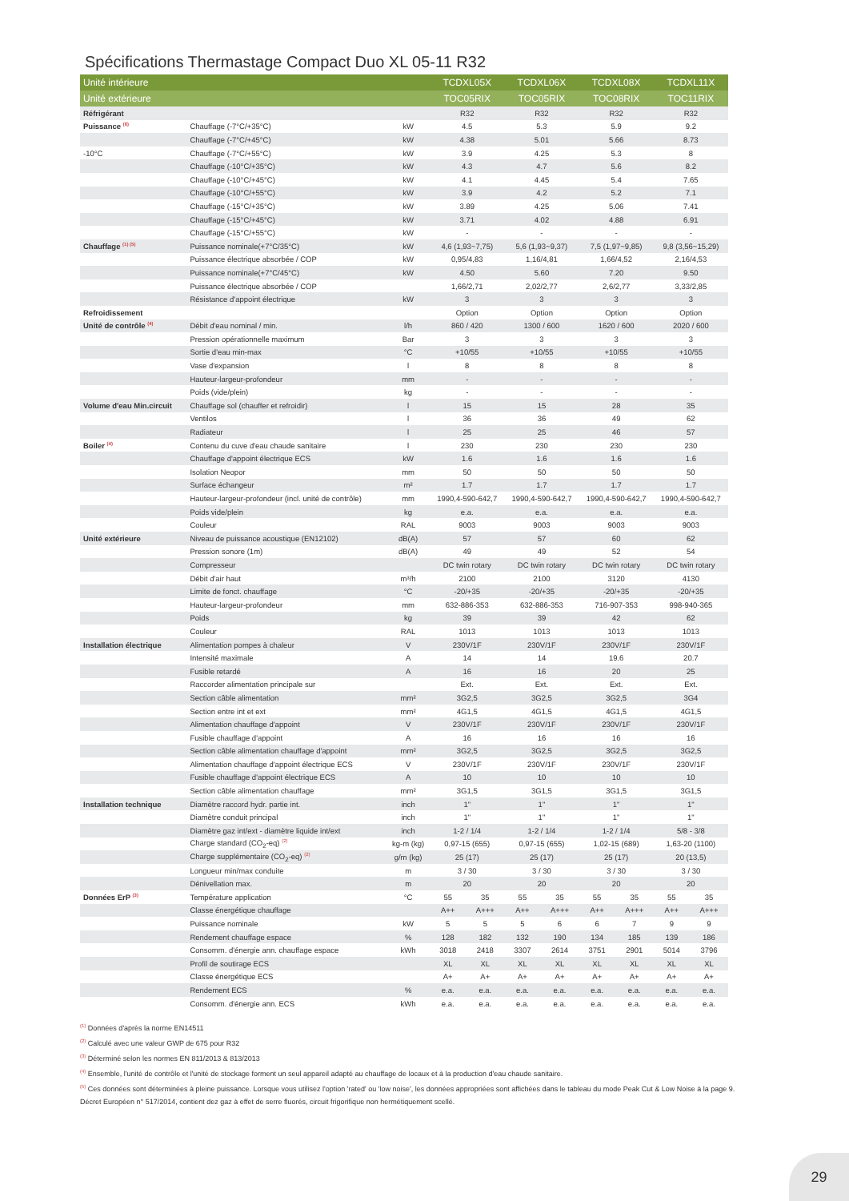Spécifications Thermastage Compact Duo XL 05-11 R32
| Unité intérieure | | | TCDXL05X | | TCDXL06X | | TCDXL08X | | TCDXL11X | |
| --- | --- | --- | --- | --- | --- | --- | --- | --- | --- | --- |
| Unité extérieure | | | TOC05RIX | | TOC05RIX | | TOC08RIX | | TOC11RIX | |
| Réfrigérant | | | R32 | | R32 | | R32 | | R32 | |
| Puissance <sup>(6)</sup> | Chauffage (-7°C/+35°C) | kW | 4.5 | | 5.3 | | 5.9 | | 9.2 | |
| | Chauffage (-7°C/+45°C) | kW | 4.38 | | 5.01 | | 5.66 | | 8.73 | |
| -10°C | Chauffage (-7°C/+55°C) | kW | 3.9 | | 4.25 | | 5.3 | | 8 | |
| | Chauffage (-10°C/+35°C) | kW | 4.3 | | 4.7 | | 5.6 | | 8.2 | |
| | Chauffage (-10°C/+45°C) | kW | 4.1 | | 4.45 | | 5.4 | | 7.65 | |
| | Chauffage (-10°C/+55°C) | kW | 3.9 | | 4.2 | | 5.2 | | 7.1 | |
| | Chauffage (-15°C/+35°C) | kW | 3.89 | | 4.25 | | 5.06 | | 7.41 | |
| | Chauffage (-15°C/+45°C) | kW | 3.71 | | 4.02 | | 4.88 | | 6.91 | |
| | Chauffage (-15°C/+55°C) | kW | - | | - | | - | | - | |
| Chauffage <sup>(1) (5)</sup> | Puissance nominale(+7°C/35°C) | kW | 4,6 (1,93~7,75) | | 5,6 (1,93~9,37) | | 7,5 (1,97~9,85) | | 9,8 (3,56~15,29) | |
| | Puissance électrique absorbée / COP | kW | 0,95/4,83 | | 1,16/4,81 | | 1,66/4,52 | | 2,16/4,53 | |
| | Puissance nominale(+7°C/45°C) | kW | 4.50 | | 5.60 | | 7.20 | | 9.50 | |
| | Puissance électrique absorbée / COP | | 1,66/2,71 | | 2,02/2,77 | | 2,6/2,77 | | 3,33/2,85 | |
| | Résistance d'appoint électrique | kW | 3 | | 3 | | 3 | | 3 | |
| Refroidissement | | | Option | | Option | | Option | | Option | |
| Unité de contrôle <sup>(4)</sup> | Débit d'eau nominal / min. | l/h | 860 / 420 | | 1300 / 600 | | 1620 / 600 | | 2020 / 600 | |
| | Pression opérationnelle maximum | Bar | 3 | | 3 | | 3 | | 3 | |
| | Sortie d'eau min-max | °C | +10/55 | | +10/55 | | +10/55 | | +10/55 | |
| | Vase d'expansion | l | 8 | | 8 | | 8 | | 8 | |
| | Hauteur-largeur-profondeur | mm | - | | - | | - | | - | |
| | Poids (vide/plein) | kg | - | | - | | - | | - | |
| Volume d'eau Min.circuit | Chauffage sol (chauffer et refroidir) | l | 15 | | 15 | | 28 | | 35 | |
| | Ventilos | l | 36 | | 36 | | 49 | | 62 | |
| | Radiateur | l | 25 | | 25 | | 46 | | 57 | |
| Boiler <sup>(4)</sup> | Contenu du cuve d'eau chaude sanitaire | l | 230 | | 230 | | 230 | | 230 | |
| | Chauffage d'appoint électrique ECS | kW | 1.6 | | 1.6 | | 1.6 | | 1.6 | |
| | Isolation Neopor | mm | 50 | | 50 | | 50 | | 50 | |
| | Surface échangeur | m² | 1.7 | | 1.7 | | 1.7 | | 1.7 | |
| | Hauteur-largeur-profondeur (incl. unité de contrôle) | mm | 1990,4-590-642,7 | | 1990,4-590-642,7 | | 1990,4-590-642,7 | | 1990,4-590-642,7 | |
| | Poids vide/plein | kg | e.a. | | e.a. | | e.a. | | e.a. | |
| | Couleur | RAL | 9003 | | 9003 | | 9003 | | 9003 | |
| Unité extérieure | Niveau de puissance acoustique (EN12102) | dB(A) | 57 | | 57 | | 60 | | 62 | |
| | Pression sonore (1m) | dB(A) | 49 | | 49 | | 52 | | 54 | |
| | Compresseur | | DC twin rotary | | DC twin rotary | | DC twin rotary | | DC twin rotary | |
| | Débit d'air haut | m³/h | 2100 | | 2100 | | 3120 | | 4130 | |
| | Limite de fonct. chauffage | °C | -20/+35 | | -20/+35 | | -20/+35 | | -20/+35 | |
| | Hauteur-largeur-profondeur | mm | 632-886-353 | | 632-886-353 | | 716-907-353 | | 998-940-365 | |
| | Poids | kg | 39 | | 39 | | 42 | | 62 | |
| | Couleur | RAL | 1013 | | 1013 | | 1013 | | 1013 | |
| Installation électrique | Alimentation pompes à chaleur | V | 230V/1F | | 230V/1F | | 230V/1F | | 230V/1F | |
| | Intensité maximale | A | 14 | | 14 | | 19.6 | | 20.7 | |
| | Fusible retardé | A | 16 | | 16 | | 20 | | 25 | |
| | Raccorder alimentation principale sur | | Ext. | | Ext. | | Ext. | | Ext. | |
| | Section câble alimentation | mm² | 3G2,5 | | 3G2,5 | | 3G2,5 | | 3G4 | |
| | Section entre int et ext | mm² | 4G1,5 | | 4G1,5 | | 4G1,5 | | 4G1,5 | |
| | Alimentation chauffage d'appoint | V | 230V/1F | | 230V/1F | | 230V/1F | | 230V/1F | |
| | Fusible chauffage d'appoint | A | 16 | | 16 | | 16 | | 16 | |
| | Section câble alimentation chauffage d'appoint | mm² | 3G2,5 | | 3G2,5 | | 3G2,5 | | 3G2,5 | |
| | Alimentation chauffage d'appoint électrique ECS | V | 230V/1F | | 230V/1F | | 230V/1F | | 230V/1F | |
| | Fusible chauffage d'appoint électrique ECS | A | 10 | | 10 | | 10 | | 10 | |
| | Section câble alimentation chauffage | mm² | 3G1,5 | | 3G1,5 | | 3G1,5 | | 3G1,5 | |
| Installation technique | Diamètre raccord hydr. partie int. | inch | 1" | | 1" | | 1" | | 1" | |
| | Diamètre conduit principal | inch | 1" | | 1" | | 1" | | 1" | |
| | Diamètre gaz int/ext - diamètre liquide int/ext | inch | 1-2 / 1/4 | | 1-2 / 1/4 | | 1-2 / 1/4 | | 5/8 - 3/8 | |
| | Charge standard (CO<sub>2</sub>-eq) <sup>(2)</sup> | kg-m (kg) | 0,97-15 (655) | | 0,97-15 (655) | | 1,02-15 (689) | | 1,63-20 (1100) | |
| | Charge supplémentaire (CO<sub>2</sub>-eq) <sup>(2)</sup> | g/m (kg) | 25 (17) | | 25 (17) | | 25 (17) | | 20 (13,5) | |
| | Longueur min/max conduite | m | 3 / 30 | | 3 / 30 | | 3 / 30 | | 3 / 30 | |
| | Dénivellation max. | m | 20 | | 20 | | 20 | | 20 | |
| Données ErP <sup>(3)</sup> | Température application | °C | 55 | 35 | 55 | 35 | 55 | 35 | 55 | 35 |
| | Classe énergétique chauffage | | A++ | A+++ | A++ | A+++ | A++ | A+++ | A++ | A+++ |
| | Puissance nominale | kW | 5 | 5 | 5 | 6 | 6 | 7 | 9 | 9 |
| | Rendement chauffage espace | % | 128 | 182 | 132 | 190 | 134 | 185 | 139 | 186 |
| | Consomm. d'énergie ann. chauffage espace | kWh | 3018 | 2418 | 3307 | 2614 | 3751 | 2901 | 5014 | 3796 |
| | Profil de soutirage ECS | | XL | XL | XL | XL | XL | XL | XL | XL |
| | Classe énergétique ECS | | A+ | A+ | A+ | A+ | A+ | A+ | A+ | A+ |
| | Rendement ECS | % | e.a. | e.a. | e.a. | e.a. | e.a. | e.a. | e.a. | e.a. |
| | Consomm. d'énergie ann. ECS | kWh | e.a. | e.a. | e.a. | e.a. | e.a. | e.a. | e.a. | e.a. |
<sup>(1)</sup> Données d'après la norme EN14511
<sup>(2)</sup> Calculé avec une valeur GWP de 675 pour R32
<sup>(3)</sup> Déterminé selon les normes EN 811/2013 & 813/2013
<sup>(4)</sup> Ensemble, l'unité de contrôle et l'unité de stockage forment un seul appareil adapté au chauffage de locaux et à la production d'eau chaude sanitaire.
<sup>(5)</sup> Ces données sont déterminées à pleine puissance. Lorsque vous utilisez l'option 'rated' ou 'low noise', les données appropriées sont affichées dans le tableau du mode Peak Cut & Low Noise à la page 9.
Décret Européen n° 517/2014, contient dez gaz à effet de serre fluorés, circuit frigorifique non hermétiquement scellé.
29